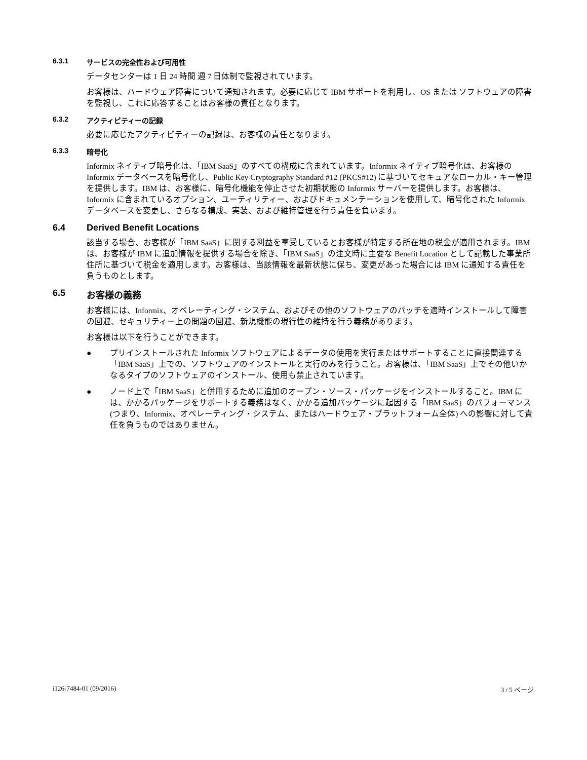6.3.1 サービスの完全性および可用性
データセンターは 1 日 24 時間 週 7 日体制で監視されています。
お客様は、ハードウェア障害について通知されます。必要に応じて IBM サポートを利用し、OS または ソフトウェアの障害を監視し、これに応答することはお客様の責任となります。
6.3.2 アクティビティーの記録
必要に応じたアクティビティーの記録は、お客様の責任となります。
6.3.3 暗号化
Informix ネイティブ暗号化は、「IBM SaaS」のすべての構成に含まれています。Informix ネイティブ暗号化は、お客様の Informix データベースを暗号化し、Public Key Cryptography Standard #12 (PKCS#12) に基づいてセキュアなローカル・キー管理を提供します。IBM は、お客様に、暗号化機能を停止させた初期状態の Informix サーバーを提供します。お客様は、Informix に含まれているオプション、ユーティリティー、およびドキュメンテーションを使用して、暗号化された Informix データベースを変更し、さらなる構成、実装、および維持管理を行う責任を負います。
6.4 Derived Benefit Locations
該当する場合、お客様が「IBM SaaS」に関する利益を享受しているとお客様が特定する所在地の税金が適用されます。IBM は、お客様が IBM に追加情報を提供する場合を除き、「IBM SaaS」の注文時に主要な Benefit Location として記載した事業所住所に基づいて税金を適用します。お客様は、当該情報を最新状態に保ち、変更があった場合には IBM に通知する責任を負うものとします。
6.5 お客様の義務
お客様には、Informix、オペレーティング・システム、およびその他のソフトウェアのパッチを適時インストールして障害の回避、セキュリティー上の問題の回避、新規機能の現行性の維持を行う義務があります。
お客様は以下を行うことができます。
● プリインストールされた Informix ソフトウェアによるデータの使用を実行またはサポートすることに直接関連する「IBM SaaS」上での、ソフトウェアのインストールと実行のみを行うこと。お客様は、「IBM SaaS」上でその他いかなるタイプのソフトウェアのインストール、使用も禁止されています。
● ノード上で「IBM SaaS」と併用するために追加のオープン・ソース・パッケージをインストールすること。IBM には、かかるパッケージをサポートする義務はなく、かかる追加パッケージに起因する「IBM SaaS」のパフォーマンス (つまり、Informix、オペレーティング・システム、またはハードウェア・プラットフォーム全体) への影響に対して責任を負うものではありません。
i126-7484-01 (09/2016) 3 / 5 ページ